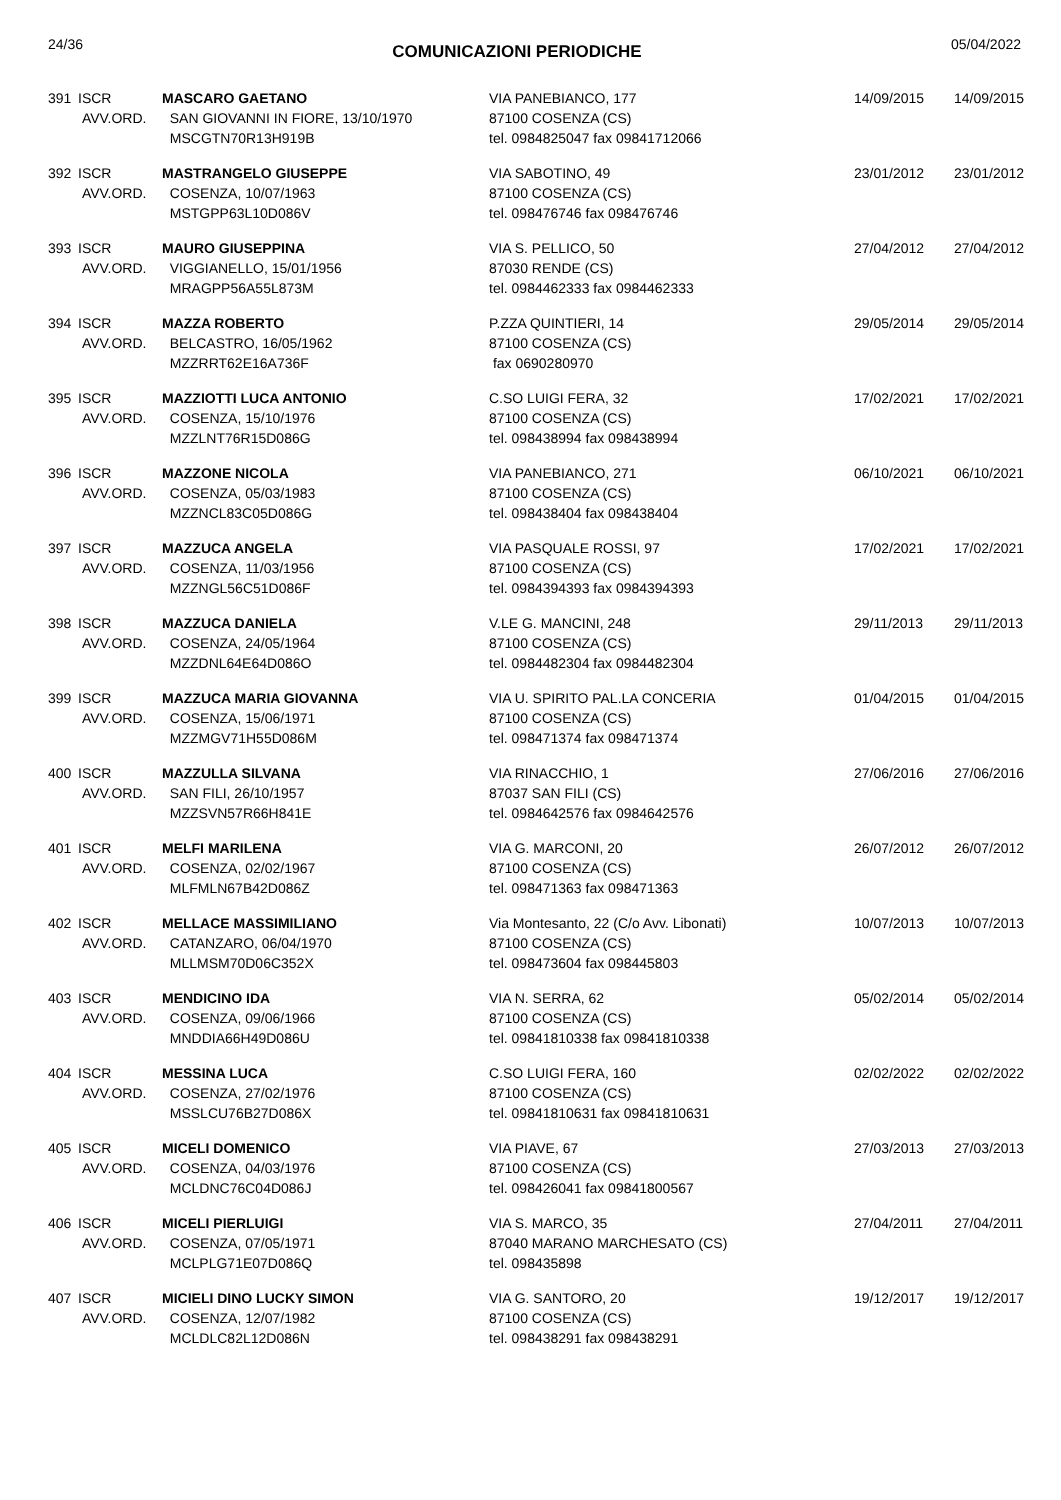24/36
COMUNICAZIONI PERIODICHE
05/04/2022
| 391 | ISCR AVV.ORD. | MASCARO GAETANO SAN GIOVANNI IN FIORE, 13/10/1970 MSCGTN70R13H919B | VIA PANEBIANCO, 177 87100 COSENZA (CS) tel. 0984825047 fax 09841712066 | 14/09/2015 | 14/09/2015 |
| 392 | ISCR AVV.ORD. | MASTRANGELO GIUSEPPE COSENZA, 10/07/1963 MSTGPP63L10D086V | VIA SABOTINO, 49 87100 COSENZA (CS) tel. 098476746 fax 098476746 | 23/01/2012 | 23/01/2012 |
| 393 | ISCR AVV.ORD. | MAURO GIUSEPPINA VIGGIANELLO, 15/01/1956 MRAGPP56A55L873M | VIA S. PELLICO, 50 87030 RENDE (CS) tel. 0984462333 fax 0984462333 | 27/04/2012 | 27/04/2012 |
| 394 | ISCR AVV.ORD. | MAZZA ROBERTO BELCASTRO, 16/05/1962 MZZRRT62E16A736F | P.ZZA QUINTIERI, 14 87100 COSENZA (CS) fax 0690280970 | 29/05/2014 | 29/05/2014 |
| 395 | ISCR AVV.ORD. | MAZZIOTTI LUCA ANTONIO COSENZA, 15/10/1976 MZZLNT76R15D086G | C.SO LUIGI FERA, 32 87100 COSENZA (CS) tel. 098438994 fax 098438994 | 17/02/2021 | 17/02/2021 |
| 396 | ISCR AVV.ORD. | MAZZONE NICOLA COSENZA, 05/03/1983 MZZNCL83C05D086G | VIA PANEBIANCO, 271 87100 COSENZA (CS) tel. 098438404 fax 098438404 | 06/10/2021 | 06/10/2021 |
| 397 | ISCR AVV.ORD. | MAZZUCA ANGELA COSENZA, 11/03/1956 MZZNGL56C51D086F | VIA PASQUALE ROSSI, 97 87100 COSENZA (CS) tel. 0984394393 fax 0984394393 | 17/02/2021 | 17/02/2021 |
| 398 | ISCR AVV.ORD. | MAZZUCA DANIELA COSENZA, 24/05/1964 MZZDNL64E64D086O | V.LE G. MANCINI, 248 87100 COSENZA (CS) tel. 0984482304 fax 0984482304 | 29/11/2013 | 29/11/2013 |
| 399 | ISCR AVV.ORD. | MAZZUCA MARIA GIOVANNA COSENZA, 15/06/1971 MZZMGV71H55D086M | VIA U. SPIRITO PAL.LA CONCERIA 87100 COSENZA (CS) tel. 098471374 fax 098471374 | 01/04/2015 | 01/04/2015 |
| 400 | ISCR AVV.ORD. | MAZZULLA SILVANA SAN FILI, 26/10/1957 MZZSVN57R66H841E | VIA RINACCHIO, 1 87037 SAN FILI (CS) tel. 0984642576 fax 0984642576 | 27/06/2016 | 27/06/2016 |
| 401 | ISCR AVV.ORD. | MELFI MARILENA COSENZA, 02/02/1967 MLFMLN67B42D086Z | VIA G. MARCONI, 20 87100 COSENZA (CS) tel. 098471363 fax 098471363 | 26/07/2012 | 26/07/2012 |
| 402 | ISCR AVV.ORD. | MELLACE MASSIMILIANO CATANZARO, 06/04/1970 MLLMSM70D06C352X | Via Montesanto, 22 (C/o Avv. Libonati) 87100 COSENZA (CS) tel. 098473604 fax 098445803 | 10/07/2013 | 10/07/2013 |
| 403 | ISCR AVV.ORD. | MENDICINO IDA COSENZA, 09/06/1966 MNDDIA66H49D086U | VIA N. SERRA, 62 87100 COSENZA (CS) tel. 09841810338 fax 09841810338 | 05/02/2014 | 05/02/2014 |
| 404 | ISCR AVV.ORD. | MESSINA LUCA COSENZA, 27/02/1976 MSSLCU76B27D086X | C.SO LUIGI FERA, 160 87100 COSENZA (CS) tel. 09841810631 fax 09841810631 | 02/02/2022 | 02/02/2022 |
| 405 | ISCR AVV.ORD. | MICELI DOMENICO COSENZA, 04/03/1976 MCLDNC76C04D086J | VIA PIAVE, 67 87100 COSENZA (CS) tel. 098426041 fax 09841800567 | 27/03/2013 | 27/03/2013 |
| 406 | ISCR AVV.ORD. | MICELI PIERLUIGI COSENZA, 07/05/1971 MCLPLG71E07D086Q | VIA S. MARCO, 35 87040 MARANO MARCHESATO (CS) tel. 098435898 | 27/04/2011 | 27/04/2011 |
| 407 | ISCR AVV.ORD. | MICIELI DINO LUCKY SIMON COSENZA, 12/07/1982 MCLDLC82L12D086N | VIA G. SANTORO, 20 87100 COSENZA (CS) tel. 098438291 fax 098438291 | 19/12/2017 | 19/12/2017 |